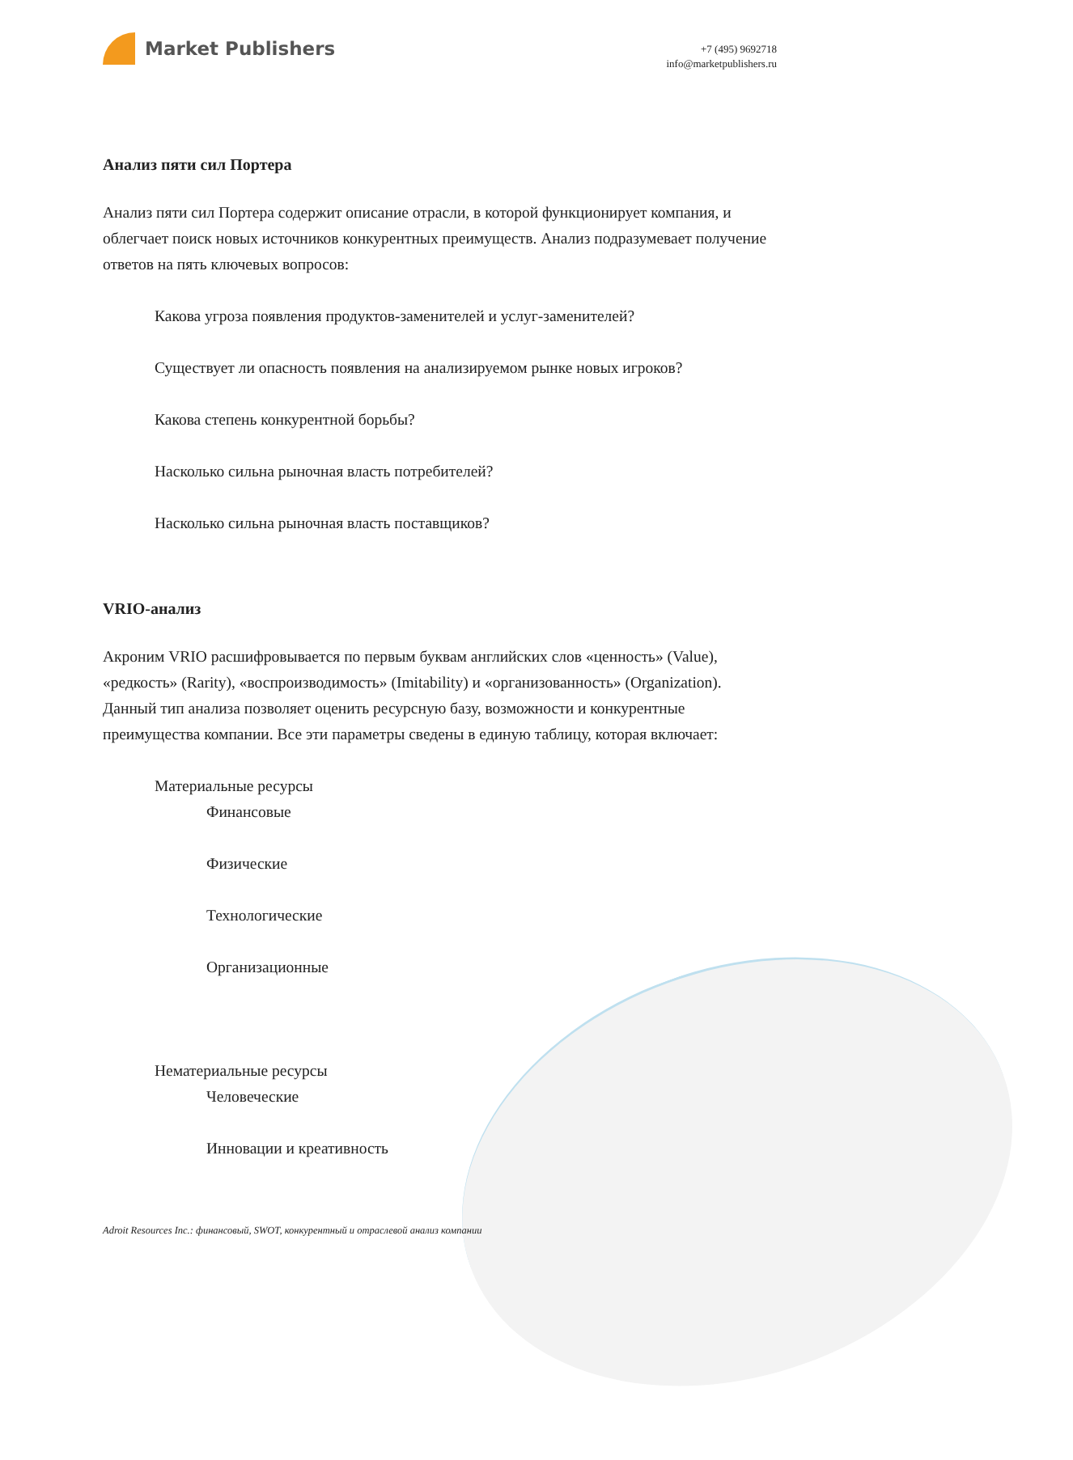Market Publishers
+7 (495) 9692718
info@marketpublishers.ru
Анализ пяти сил Портера
Анализ пяти сил Портера содержит описание отрасли, в которой функционирует компания, и облегчает поиск новых источников конкурентных преимуществ. Анализ подразумевает получение ответов на пять ключевых вопросов:
Какова угроза появления продуктов-заменителей и услуг-заменителей?
Существует ли опасность появления на анализируемом рынке новых игроков?
Какова степень конкурентной борьбы?
Насколько сильна рыночная власть потребителей?
Насколько сильна рыночная власть поставщиков?
VRIO-анализ
Акроним VRIO расшифровывается по первым буквам английских слов «ценность» (Value), «редкость» (Rarity), «воспроизводимость» (Imitability) и «организованность» (Organization). Данный тип анализа позволяет оценить ресурсную базу, возможности и конкурентные преимущества компании. Все эти параметры сведены в единую таблицу, которая включает:
Материальные ресурсы
Финансовые
Физические
Технологические
Организационные
Нематериальные ресурсы
Человеческие
Инновации и креативность
Adroit Resources Inc.: финансовый, SWOT, конкурентный и отраслевой анализ компании